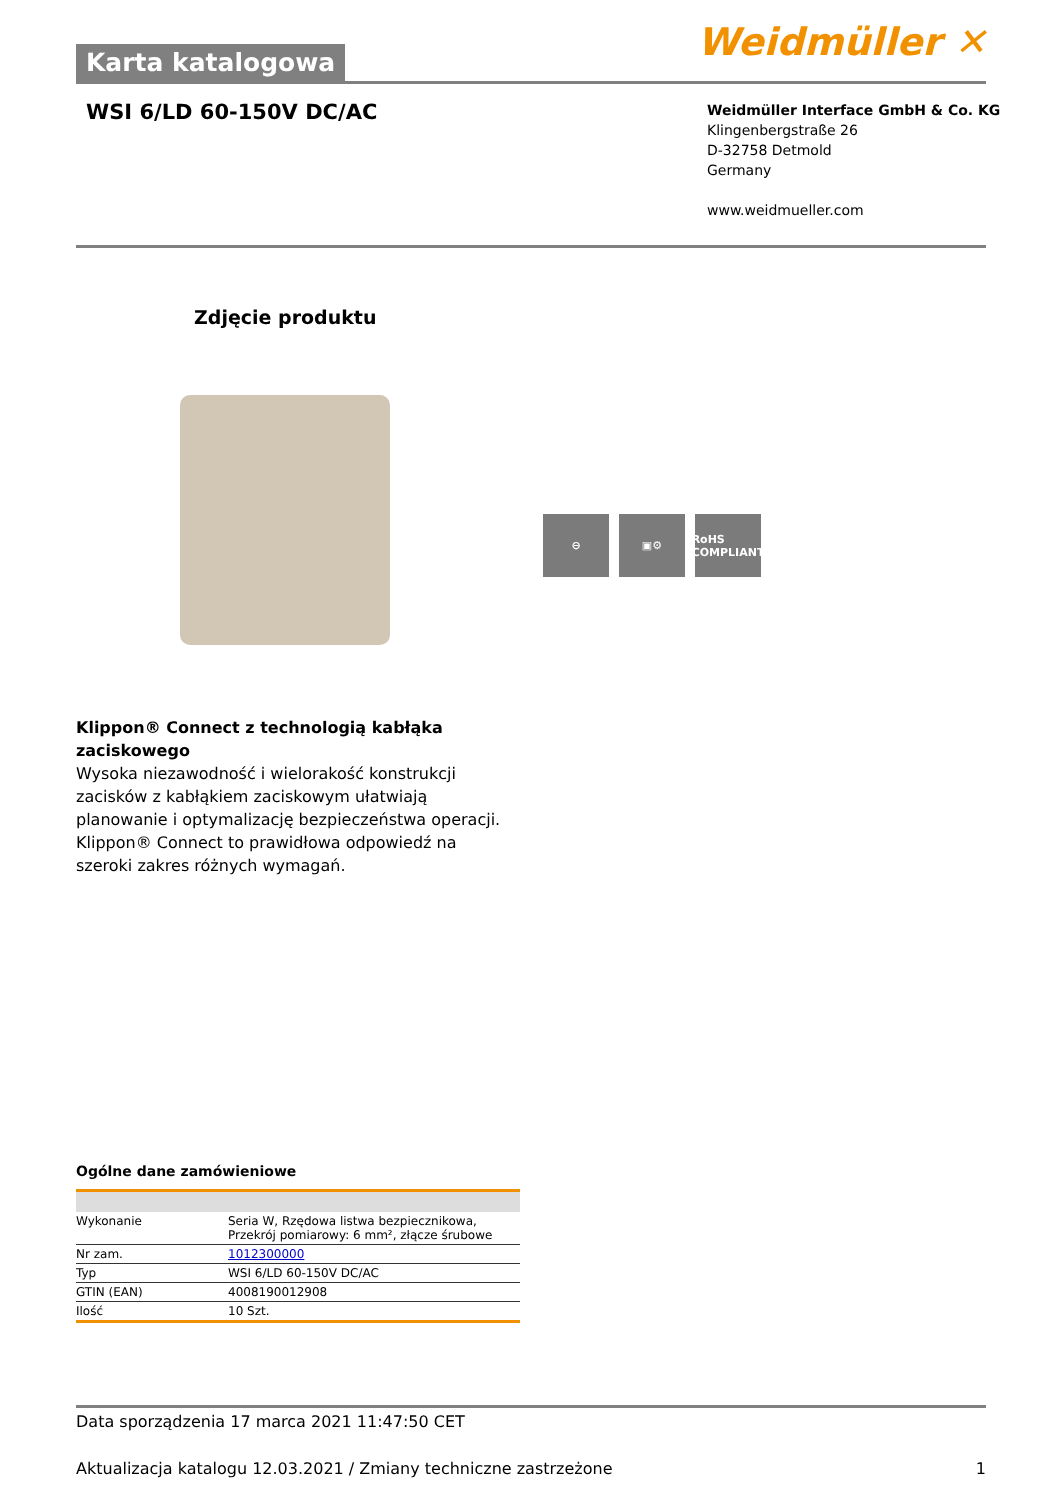Karta katalogowa
Weidmüller ✕
WSI 6/LD 60-150V DC/AC
Weidmüller Interface GmbH & Co. KG
Klingenbergstraße 26
D-32758 Detmold
Germany
www.weidmueller.com
Zdjęcie produktu
⊖ ▣⚙ RoHS COMPLIANT
Klippon® Connect z technologią kabłąka zaciskowego
Wysoka niezawodność i wielorakość konstrukcji zacisków z kabłąkiem zaciskowym ułatwiają planowanie i optymalizację bezpieczeństwa operacji. Klippon® Connect to prawidłowa odpowiedź na szeroki zakres różnych wymagań.
Ogólne dane zamówieniowe
| Wykonanie | Seria W, Rzędowa listwa bezpiecznikowa, Przekrój pomiarowy: 6 mm², złącze śrubowe |
| Nr zam. | 1012300000 |
| Typ | WSI 6/LD 60-150V DC/AC |
| GTIN (EAN) | 4008190012908 |
| Ilość | 10 Szt. |
Data sporządzenia 17 marca 2021 11:47:50 CET
Aktualizacja katalogu 12.03.2021 / Zmiany techniczne zastrzeżone 1